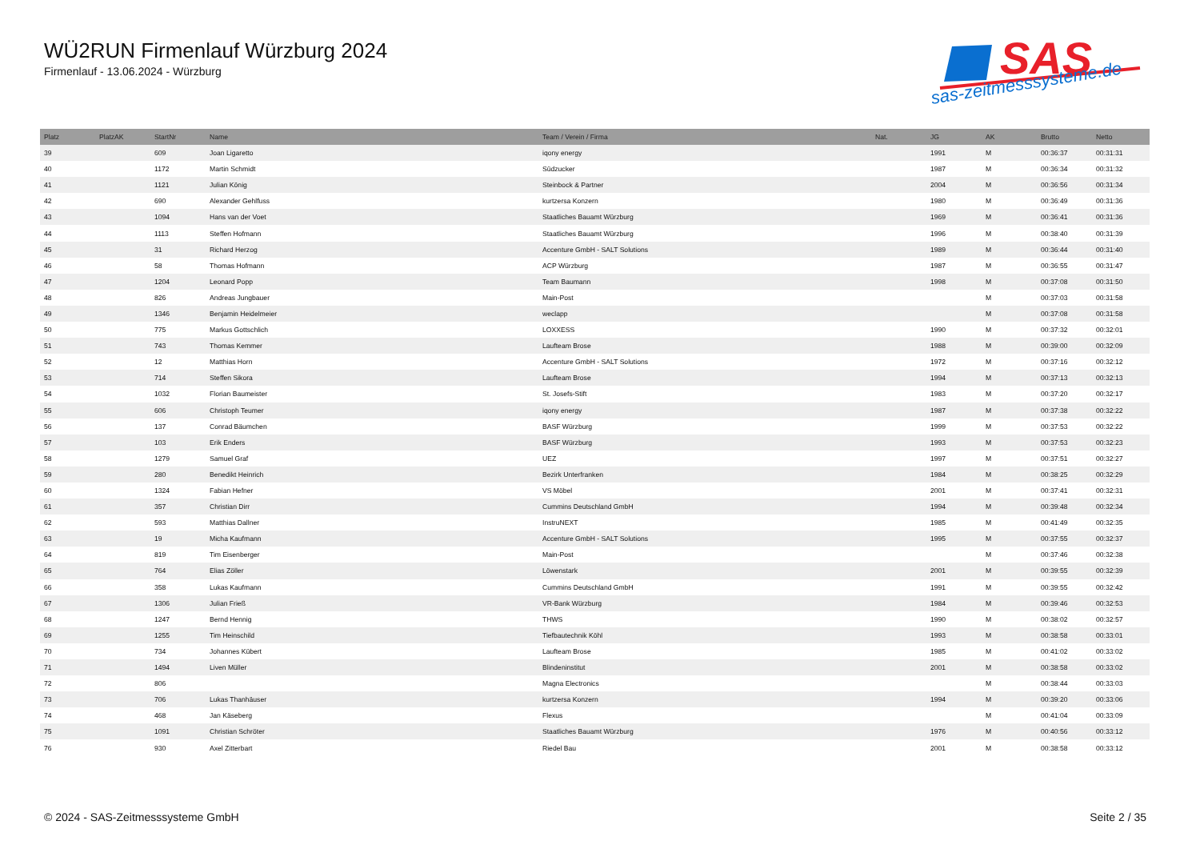WÜ2RUN Firmenlauf Würzburg 2024
Firmenlauf - 13.06.2024 - Würzburg
SAS
sas-zeitmesssysteme.de
| Platz | PlatzAK | StartNr | Name | Team / Verein / Firma | Nat. | JG | AK | Brutto | Netto |
| --- | --- | --- | --- | --- | --- | --- | --- | --- | --- |
| 39 | | 609 | Joan Ligaretto | iqony energy | | 1991 | M | 00:36:37 | 00:31:31 |
| 40 | | 1172 | Martin Schmidt | Südzucker | | 1987 | M | 00:36:34 | 00:31:32 |
| 41 | | 1121 | Julian König | Steinbock & Partner | | 2004 | M | 00:36:56 | 00:31:34 |
| 42 | | 690 | Alexander Gehlfuss | kurtzersa Konzern | | 1980 | M | 00:36:49 | 00:31:36 |
| 43 | | 1094 | Hans van der Voet | Staatliches Bauamt Würzburg | | 1969 | M | 00:36:41 | 00:31:36 |
| 44 | | 1113 | Steffen Hofmann | Staatliches Bauamt Würzburg | | 1996 | M | 00:38:40 | 00:31:39 |
| 45 | | 31 | Richard Herzog | Accenture GmbH - SALT Solutions | | 1989 | M | 00:36:44 | 00:31:40 |
| 46 | | 58 | Thomas Hofmann | ACP Würzburg | | 1987 | M | 00:36:55 | 00:31:47 |
| 47 | | 1204 | Leonard Popp | Team Baumann | | 1998 | M | 00:37:08 | 00:31:50 |
| 48 | | 826 | Andreas Jungbauer | Main-Post | | | M | 00:37:03 | 00:31:58 |
| 49 | | 1346 | Benjamin Heidelmeier | weclapp | | | M | 00:37:08 | 00:31:58 |
| 50 | | 775 | Markus Gottschlich | LOXXESS | | 1990 | M | 00:37:32 | 00:32:01 |
| 51 | | 743 | Thomas Kemmer | Laufteam Brose | | 1988 | M | 00:39:00 | 00:32:09 |
| 52 | | 12 | Matthias Horn | Accenture GmbH - SALT Solutions | | 1972 | M | 00:37:16 | 00:32:12 |
| 53 | | 714 | Steffen Sikora | Laufteam Brose | | 1994 | M | 00:37:13 | 00:32:13 |
| 54 | | 1032 | Florian Baumeister | St. Josefs-Stift | | 1983 | M | 00:37:20 | 00:32:17 |
| 55 | | 606 | Christoph Teumer | iqony energy | | 1987 | M | 00:37:38 | 00:32:22 |
| 56 | | 137 | Conrad Bäumchen | BASF Würzburg | | 1999 | M | 00:37:53 | 00:32:22 |
| 57 | | 103 | Erik Enders | BASF Würzburg | | 1993 | M | 00:37:53 | 00:32:23 |
| 58 | | 1279 | Samuel Graf | UEZ | | 1997 | M | 00:37:51 | 00:32:27 |
| 59 | | 280 | Benedikt Heinrich | Bezirk Unterfranken | | 1984 | M | 00:38:25 | 00:32:29 |
| 60 | | 1324 | Fabian Hefner | VS Möbel | | 2001 | M | 00:37:41 | 00:32:31 |
| 61 | | 357 | Christian Dirr | Cummins Deutschland GmbH | | 1994 | M | 00:39:48 | 00:32:34 |
| 62 | | 593 | Matthias Dallner | InstruNEXT | | 1985 | M | 00:41:49 | 00:32:35 |
| 63 | | 19 | Micha Kaufmann | Accenture GmbH - SALT Solutions | | 1995 | M | 00:37:55 | 00:32:37 |
| 64 | | 819 | Tim Eisenberger | Main-Post | | | M | 00:37:46 | 00:32:38 |
| 65 | | 764 | Elias Zöller | Löwenstark | | 2001 | M | 00:39:55 | 00:32:39 |
| 66 | | 358 | Lukas Kaufmann | Cummins Deutschland GmbH | | 1991 | M | 00:39:55 | 00:32:42 |
| 67 | | 1306 | Julian Frieß | VR-Bank Würzburg | | 1984 | M | 00:39:46 | 00:32:53 |
| 68 | | 1247 | Bernd Hennig | THWS | | 1990 | M | 00:38:02 | 00:32:57 |
| 69 | | 1255 | Tim Heinschild | Tiefbautechnik Köhl | | 1993 | M | 00:38:58 | 00:33:01 |
| 70 | | 734 | Johannes Kübert | Laufteam Brose | | 1985 | M | 00:41:02 | 00:33:02 |
| 71 | | 1494 | Liven Müller | Blindeninstitut | | 2001 | M | 00:38:58 | 00:33:02 |
| 72 | | 806 | | Magna Electronics | | | M | 00:38:44 | 00:33:03 |
| 73 | | 706 | Lukas Thanhäuser | kurtzersa Konzern | | 1994 | M | 00:39:20 | 00:33:06 |
| 74 | | 468 | Jan Käseberg | Flexus | | | M | 00:41:04 | 00:33:09 |
| 75 | | 1091 | Christian Schröter | Staatliches Bauamt Würzburg | | 1976 | M | 00:40:56 | 00:33:12 |
| 76 | | 930 | Axel Zitterbart | Riedel Bau | | 2001 | M | 00:38:58 | 00:33:12 |
© 2024 - SAS-Zeitmesssysteme GmbH
Seite 2 / 35